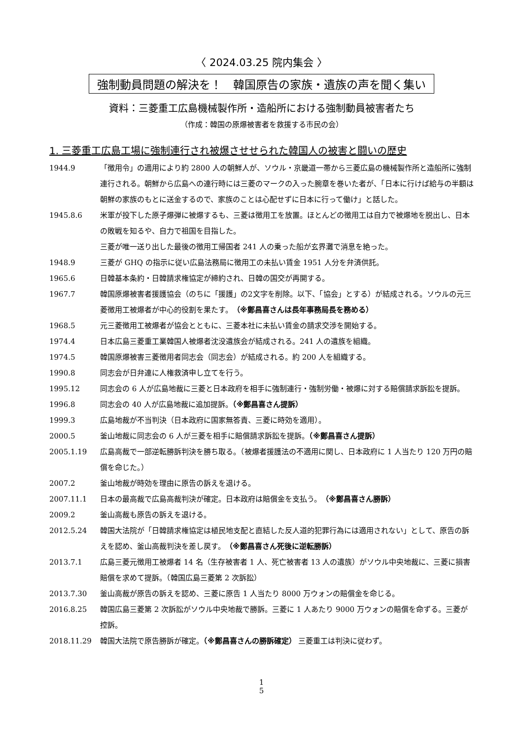〈 2024.03.25 院内集会 〉
強制動員問題の解決を！　韓国原告の家族・遺族の声を聞く集い
資料：三菱重工広島機械製作所・造船所における強制動員被害者たち
（作成：韓国の原爆被害者を救援する市民の会）
1. 三菱重工広島工場に強制連行され被爆させせられた韓国人の被害と闘いの歴史
1944.9 「徴用令」の適用により約 2800 人の朝鮮人が、ソウル・京畿道一帯から三菱広島の機械製作所と造船所に強制連行される。朝鮮から広島への連行時には三菱のマークの入った腕章を巻いた者が、「日本に行けば給与の半額は朝鮮の家族のもとに送金するので、家族のことは心配せずに日本に行って働け」と話した。
1945.8.6 米軍が投下した原子爆弾に被爆するも、三菱は徴用工を放置。ほとんどの徴用工は自力で被爆地を脱出し、日本の敗戦を知るや、自力で祖国を目指した。
三菱が唯一送り出した最後の徴用工帰国者 241 人の乗った船が玄界灘で消息を絶った。
1948.9 三菱が GHQ の指示に従い広島法務局に徴用工の未払い賃金 1951 人分を弁済供託。
1965.6 日韓基本条約・日韓請求権協定が締約され、日韓の国交が再開する。
1967.7 韓国原爆被害者援護協会（のちに「援護」の2文字を削除。以下、「協会」とする）が結成される。ソウルの元三菱徴用工被爆者が中心的役割を果たす。（※鄭昌喜さんは長年事務局長を務める）
1968.5 元三菱徴用工被爆者が協会とともに、三菱本社に未払い賃金の請求交渉を開始する。
1974.4 日本広島三菱重工業韓国人被爆者沈没遺族会が結成される。241 人の遺族を組織。
1974.5 韓国原爆被害三菱徴用者同志会（同志会）が結成される。約 200 人を組織する。
1990.8 同志会が日弁連に人権救済申し立てを行う。
1995.12 同志会の 6 人が広島地裁に三菱と日本政府を相手に強制連行・強制労働・被爆に対する賠償請求訴訟を提訴。
1996.8 同志会の 40 人が広島地裁に追加提訴。（※鄭昌喜さん提訴）
1999.3 広島地裁が不当判決（日本政府に国家無答責、三菱に時効を適用）。
2000.5 釜山地裁に同志会の 6 人が三菱を相手に賠償請求訴訟を提訴。（※鄭昌喜さん提訴）
2005.1.19 広島高裁で一部逆転勝訴判決を勝ち取る。（被爆者援護法の不適用に関し、日本政府に 1 人当たり 120 万円の賠償を命じた。）
2007.2 釜山地裁が時効を理由に原告の訴えを退ける。
2007.11.1 日本の最高裁で広島高裁判決が確定。日本政府は賠償金を支払う。（※鄭昌喜さん勝訴）
2009.2 釜山高裁も原告の訴えを退ける。
2012.5.24 韓国大法院が「日韓請求権協定は植民地支配と直結した反人道的犯罪行為には適用されない」として、原告の訴えを認め、釜山高裁判決を差し戻す。（※鄭昌喜さん死後に逆転勝訴）
2013.7.1 広島三菱元徴用工被爆者 14 名（生存被害者 1 人、死亡被害者 13 人の遺族）がソウル中央地裁に、三菱に損害賠償を求めて提訴。（韓国広島三菱第 2 次訴訟）
2013.7.30 釜山高裁が原告の訴えを認め、三菱に原告 1 人当たり 8000 万ウォンの賠償金を命じる。
2016.8.25 韓国広島三菱第 2 次訴訟がソウル中央地裁で勝訴。三菱に 1 人あたり 9000 万ウォンの賠償を命ずる。三菱が控訴。
2018.11.29 韓国大法院で原告勝訴が確定。（※鄭昌喜さんの勝訴確定） 三菱重工は判決に従わず。
1
5